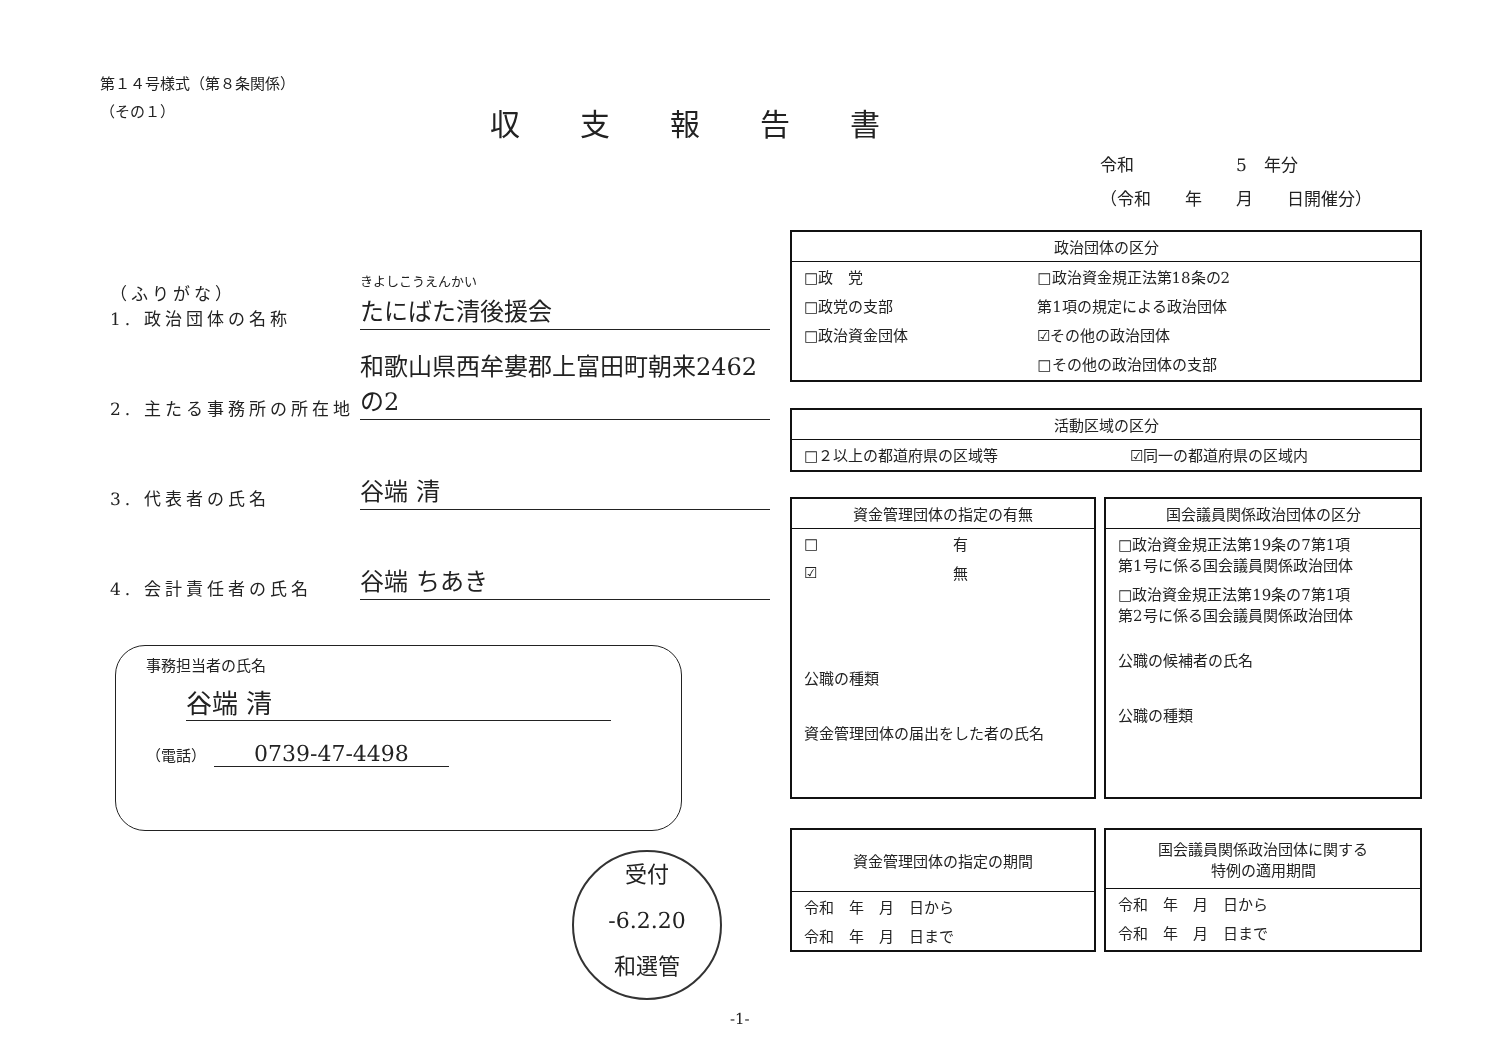第１４号様式（第８条関係）
（その１）
収支報告書
令和　　　　　　5　年分
（令和　　年　　月　　日開催分）
（ふりがな）
1. 政治団体の名称
きよしこうえんかい
たにばた清後援会
2. 主たる事務所の所在地
和歌山県西牟婁郡上富田町朝来2462の2
3. 代表者の氏名
谷端 清
4. 会計責任者の氏名
谷端 ちあき
事務担当者の氏名
谷端 清
（電話）　0739-47-4498
政治団体の区分
| □政 党 | □政治資金規正法第18条の2 |
| □政党の支部 | 第1項の規定による政治団体 |
| □政治資金団体 | ☑その他の政治団体 |
| | □その他の政治団体の支部 |
活動区域の区分
| □２以上の都道府県の区域等 | ☑同一の都道府県の区域内 |
資金管理団体の指定の有無
| □ | 有 |
| ☑ | 無 |
| 公職の種類 | |
| 資金管理団体の届出をした者の氏名 | |
国会議員関係政治団体の区分
| □政治資金規正法第19条の7第1項 第1号に係る国会議員関係政治団体 |
| □政治資金規正法第19条の7第1項 第2号に係る国会議員関係政治団体 |
| 公職の候補者の氏名 |
| 公職の種類 |
資金管理団体の指定の期間
| 令和 年 月 日から |
| 令和 年 月 日まで |
国会議員関係政治団体に関する
特例の適用期間
| 令和 年 月 日から |
| 令和 年 月 日まで |
受付
-6.2.20
和選管
-1-